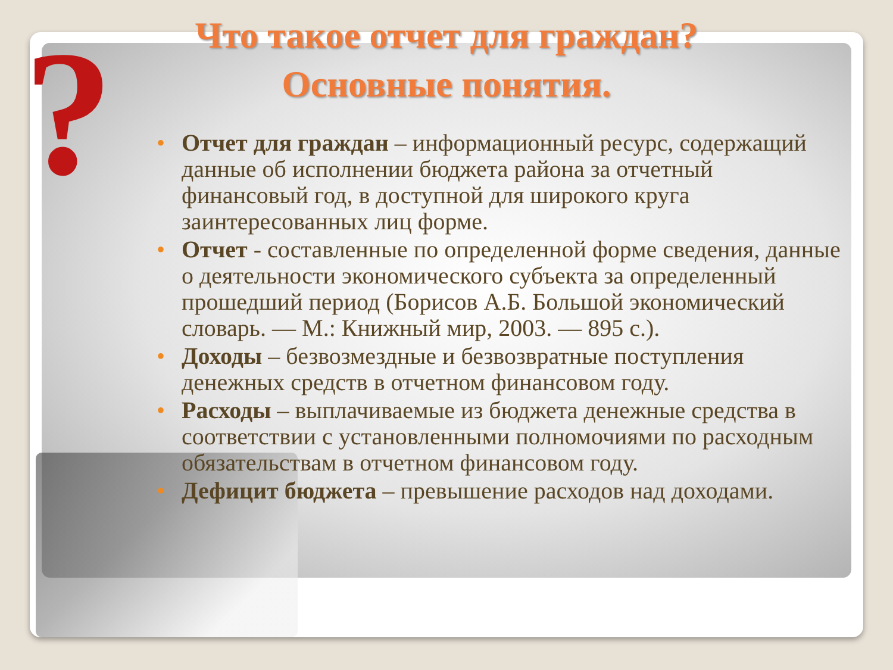?
Что такое отчет для граждан?
Основные понятия.
• Отчет для граждан – информационный ресурс, содержащий данные об исполнении бюджета района за отчетный финансовый год, в доступной для широкого круга заинтересованных лиц форме.
• Отчет - составленные по определенной форме сведения, данные о деятельности экономического субъекта за определенный прошедший период (Борисов А.Б. Большой экономический словарь. — М.: Книжный мир, 2003. — 895 с.).
• Доходы – безвозмездные и безвозвратные поступления денежных средств в отчетном финансовом году.
• Расходы – выплачиваемые из бюджета денежные средства в соответствии с установленными полномочиями по расходным обязательствам в отчетном финансовом году.
• Дефицит бюджета – превышение расходов над доходами.